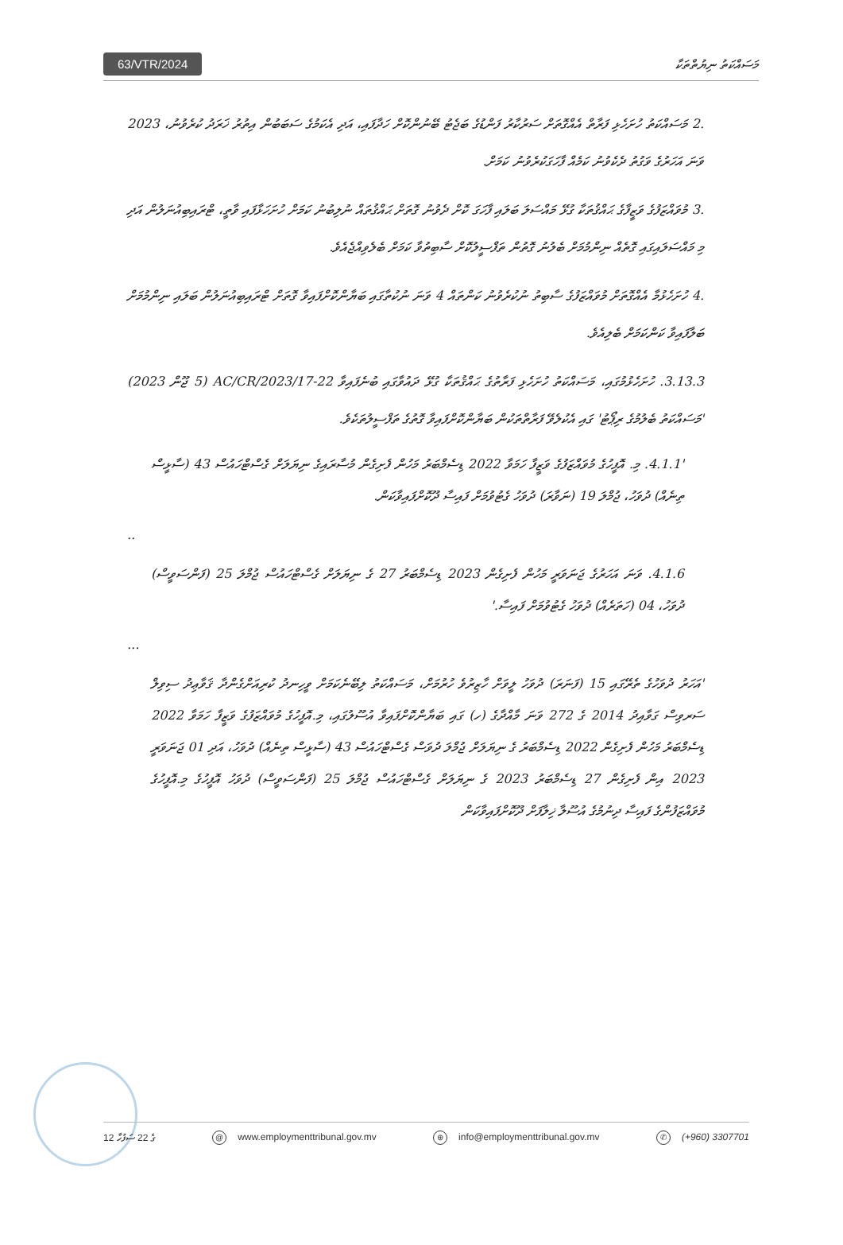63/VTR/2024
މަސައްކަތު ނިޔުތްތަކާ
.2 މަސައްކަތު ހުށަހެޅި ފަރާތް އެއްގޮތަށް ސަރުކާރު ފަންޑުގެ ބަޖެޓު ބޭނުންކޮށް ހަދާފައި، އަދި އެކަމުގެ ސަބަބުން އިތުރު ޚަރަދު ކުރެވުނު، 2023 ވަނަ އަހަރުގެ ވަގުތު ދެކެވުނު ކަމެއް ފާހަގަކުރެވުނު ކަމަށް.
.3 މުވައްޒަފުގެ ވަޒީފާގެ ޙައްޤުތަކާ ގުޅޭ މައްސަލަ ބަލައި ފާހަގަ ކޮށް ދެވުނު ގޮތަށް ޙައްޤުތައް ނުލިބުނު ކަމަށް ހުށަހަޅާފައި ވާތީ، ޓްރައިބިއުނަލުން އަދި މި މައްސަލައިގައި ގޮތެއް ނިންމުމަށް ބެލުނު ގޮތުން ތަފްސީލުކޮށް ސާބިތުވާ ކަމަށް ބެލެވިއްޖެއެވެ.
.4 ހުށަހެޅުމާ އެއްގޮތަށް މުވައްޒަފުގެ ސާބިތު ނުކުރެވުނު ކަންތައް 4 ވަނަ ނުކުތާގައި ބަޔާންކޮށްފައިވާ ގޮތަށް ޓްރައިބިއުނަލުން ބަލައި ނިންމުމަށް ބަލާފައިވާ ކަންކަމަށް ބެލިއެވެ.
3.13.3. ހުށަހެޅުމުގައި، މަސައްކަތު ހުށަހެޅި ފަރާތުގެ ޙައްޤުތަކާ ގުޅޭ ދައުވާގައި ބުނެފައިވާ 22-AC/CR/2023/17 (5 ޖޫން 2023) 'މަސައްކަތު ބެލުމުގެ ރިޕޯޓު' ގައި އެކުލެވޭ ފަރާތްތަކުން ބަޔާންކޮށްފައިވާ ގޮތުގެ ތަފްސީލުތަކެވެ.
'4.1.1. މި. އޮފީހުގެ މުވައްޒަފުގެ ވަޒީފާ ހަމަވާ 2022 ޑިސެމްބަރު މަހުން ފެށިގެން މުސާރައިގެ ނިޔަލަށް ގެސްޓްހައުސް 43 (ސާޅީސް ތިނެއް) ދުވަހު، ޖުމްލަ 19 (ނަވާރަ) ދުވަހު ގެޓުވުމަށް ފައިސާ ދޫކޮށްފައިވާކަން.
..
4.1.6. ވަނަ އަހަރުގެ ޖަނަވަރީ މަހުން ފެށިގެން 2023 ޑިސެމްބަރު 27 ގެ ނިޔަލަށް ގެސްޓްހައުސް ޖުމްލަ 25 (ފަންސަވީސް) ދުވަހު، 04 (ހަތަރެއް) ދުވަހު ގެޓުވުމަށް ފައިސާ.'
...
'އަހަރު ދުވަހުގެ ތެރޭގައި 15 (ފަނަރަ) ދުވަހު ލީވަށް ހާޒިރުވެ ހުރުމަށް، މަސައްކަތު ލިބޭނެކަމަށް ވީހިނދު ކުރިއަށްގެންދާ ޤަވާޢިދު ސިވިލް ސަރވިސް ގަވާއިދު 2014 ގެ 272 ވަނަ މާއްދާގެ (ހ) ގައި ބަޔާންކޮށްފައިވާ އުސޫލުގައި، މި.އޮފީހުގެ މުވައްޒަފުގެ ވަޒީފާ ހަމަވާ 2022 ޑިސެމްބަރު މަހުން ފެށިގެން 2022 ޑިސެމްބަރު ގެ ނިޔަލަށް ޖުމްލަ ދުވަސް ގެސްޓްހައުސް 43 (ސާޅީސް ތިނެއް) ދުވަހު، އަދި 01 ޖަނަވަރީ 2023 އިން ފެށިގެން 27 ޑިސެމްބަރު 2023 ގެ ނިޔަލަށް ގެސްޓްހައުސް ޖުމްލަ 25 (ފަންސަވީސް) ދުވަހު އޮފީހުގެ މި.އޮފީހުގެ މުވައްޒަފުންގެ ފައިސާ ދިނުމުގެ އުސޫލާ ޚިލާފަށް ދޫކޮށްފައިވާކަން
12 ގެ 22 ސަފުހާ @ www.employmenttribunal.gov.mv ⊕ info@employmenttribunal.gov.mv ✆ (+960) 3307701